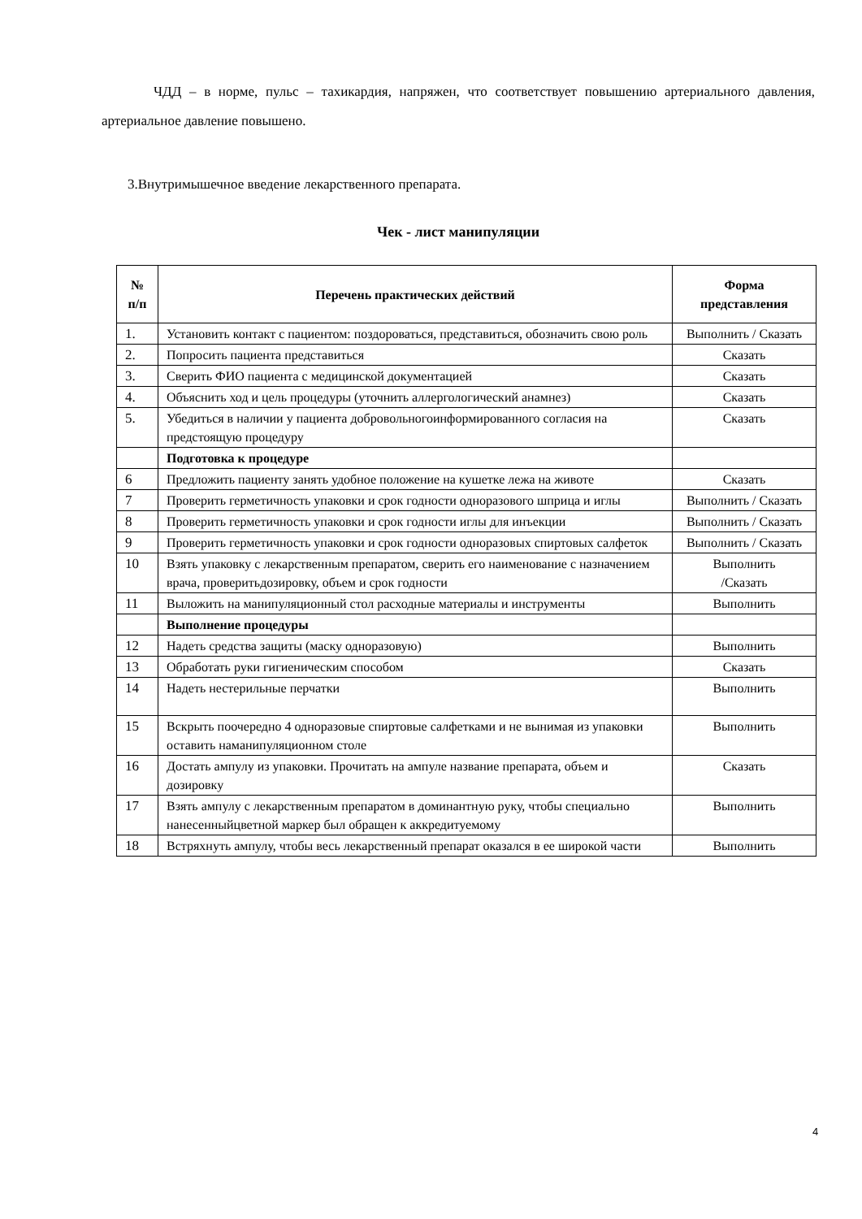ЧДД – в норме, пульс – тахикардия, напряжен, что соответствует повышению артериального давления, артериальное давление повышено.
3.Внутримышечное введение лекарственного препарата.
Чек - лист манипуляции
| № п/п | Перечень практических действий | Форма представления |
| --- | --- | --- |
| 1. | Установить контакт с пациентом: поздороваться, представиться, обозначить свою роль | Выполнить / Сказать |
| 2. | Попросить пациента представиться | Сказать |
| 3. | Сверить ФИО пациента с медицинской документацией | Сказать |
| 4. | Объяснить ход и цель процедуры (уточнить аллергологический анамнез) | Сказать |
| 5. | Убедиться в наличии у пациента добровольногоинформированного согласия на предстоящую процедуру | Сказать |
| | Подготовка к процедуре | |
| 6 | Предложить пациенту занять удобное положение на кушетке лежа на животе | Сказать |
| 7 | Проверить герметичность упаковки и срок годности одноразового шприца и иглы | Выполнить / Сказать |
| 8 | Проверить герметичность упаковки и срок годности иглы для инъекции | Выполнить / Сказать |
| 9 | Проверить герметичность упаковки и срок годности одноразовых спиртовых салфеток | Выполнить / Сказать |
| 10 | Взять упаковку с лекарственным препаратом, сверить его наименование с назначением врача, проверитьдозировку, объем и срок годности | Выполнить /Сказать |
| 11 | Выложить на манипуляционный стол расходные материалы и инструменты | Выполнить |
| | Выполнение процедуры | |
| 12 | Надеть средства защиты (маску одноразовую) | Выполнить |
| 13 | Обработать руки гигиеническим способом | Сказать |
| 14 | Надеть нестерильные перчатки | Выполнить |
| 15 | Вскрыть поочередно 4 одноразовые спиртовые салфетками и не вынимая из упаковки оставить наманипуляционном столе | Выполнить |
| 16 | Достать ампулу из упаковки. Прочитать на ампуле название препарата, объем и дозировку | Сказать |
| 17 | Взять ампулу с лекарственным препаратом в доминантную руку, чтобы специально нанесенныйцветной маркер был обращен к аккредитуемому | Выполнить |
| 18 | Встряхнуть ампулу, чтобы весь лекарственный препарат оказался в ее широкой части | Выполнить |
4